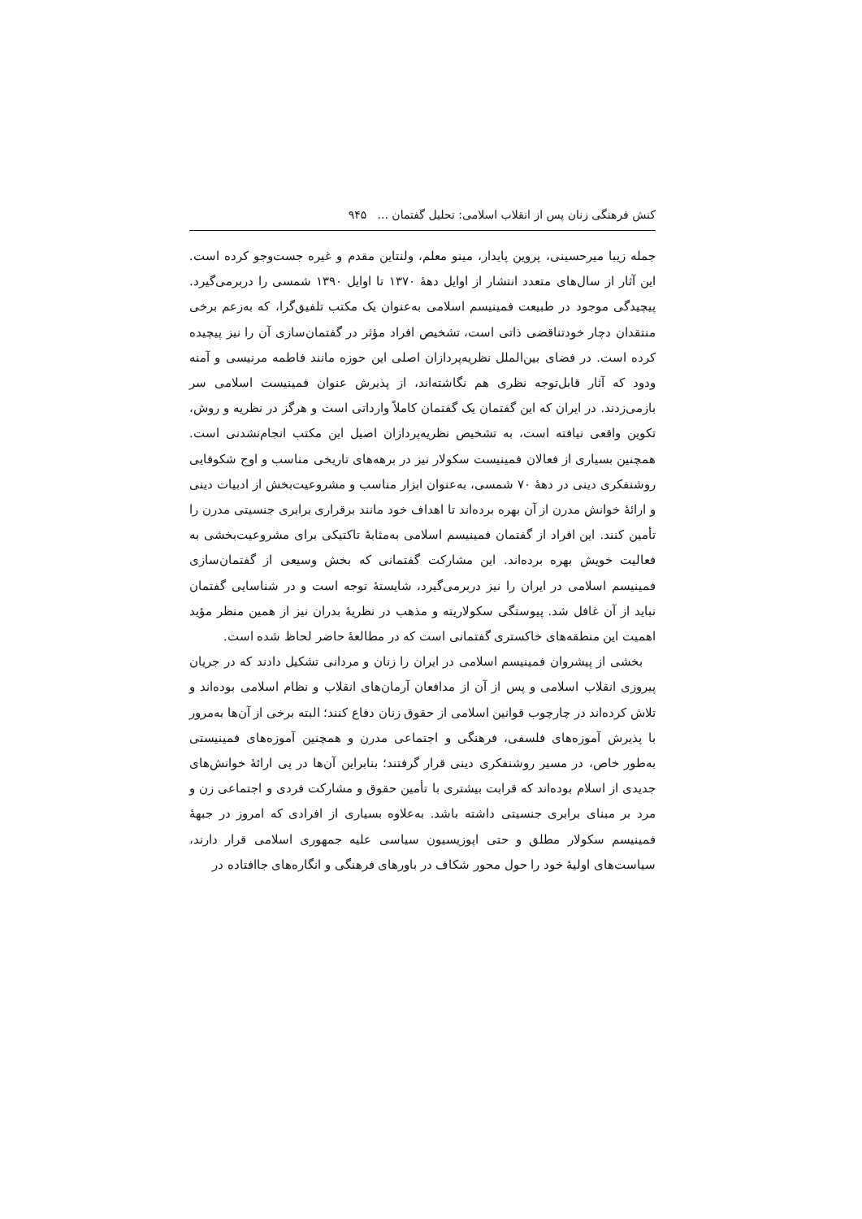کنش فرهنگی زنان پس از انقلاب اسلامی: تحلیل گفتمان ... ۹۴۵
جمله زیبا میرحسینی، پروین پایدار، مینو معلم، ولنتاین مقدم و غیره جست‌وجو کرده است. این آثار از سال‌های متعدد انتشار از اوایل دهۀ ۱۳۷۰ تا اوایل ۱۳۹۰ شمسی را دربرمی‌گیرد. پیچیدگی موجود در طبیعت فمینیسم اسلامی به‌عنوان یک مکتب تلفیق‌گرا، که به‌زعم برخی منتقدان دچار خودتناقضی ذاتی است، تشخیص افراد مؤثر در گفتمان‌سازی آن را نیز پیچیده کرده است. در فضای بین‌الملل نظریه‌پردازان اصلی این حوزه مانند فاطمه مرنیسی و آمنه ودود که آثار قابل‌توجه نظری هم نگاشته‌اند، از پذیرش عنوان فمینیست اسلامی سر بازمی‌زدند. در ایران که این گفتمان یک گفتمان کاملاً وارداتی است و هرگز در نظریه و روش، تکوین واقعی نیافته است، به تشخیص نظریه‌پردازان اصیل این مکتب انجام‌نشدنی است. همچنین بسیاری از فعالان فمینیست سکولار نیز در برهه‌های تاریخی مناسب و اوج شکوفایی روشنفکری دینی در دهۀ ۷۰ شمسی، به‌عنوان ابزار مناسب و مشروعیت‌بخش از ادبیات دینی و ارائۀ خوانش مدرن از آن بهره برده‌اند تا اهداف خود مانند برقراری برابری جنسیتی مدرن را تأمین کنند. این افراد از گفتمان فمینیسم اسلامی به‌مثابۀ تاکتیکی برای مشروعیت‌بخشی به فعالیت خویش بهره برده‌اند. این مشارکت گفتمانی که بخش وسیعی از گفتمان‌سازی فمینیسم اسلامی در ایران را نیز دربرمی‌گیرد، شایستۀ توجه است و در شناسایی گفتمان نباید از آن غافل شد. پیوستگی سکولاریته و مذهب در نظریۀ بدران نیز از همین منظر مؤید اهمیت این منطقه‌های خاکستری گفتمانی است که در مطالعۀ حاضر لحاظ شده است.
بخشی از پیشروان فمینیسم اسلامی در ایران را زنان و مردانی تشکیل دادند که در جریان پیروزی انقلاب اسلامی و پس از آن از مدافعان آرمان‌های انقلاب و نظام اسلامی بوده‌اند و تلاش کرده‌اند در چارچوب قوانین اسلامی از حقوق زنان دفاع کنند؛ البته برخی از آن‌ها به‌مرور با پذیرش آموزه‌های فلسفی، فرهنگی و اجتماعی مدرن و همچنین آموزه‌های فمینیستی به‌طور خاص، در مسیر روشنفکری دینی قرار گرفتند؛ بنابراین آن‌ها در پی ارائۀ خوانش‌های جدیدی از اسلام بوده‌اند که قرابت بیشتری با تأمین حقوق و مشارکت فردی و اجتماعی زن و مرد بر مبنای برابری جنسیتی داشته باشد. به‌علاوه بسیاری از افرادی که امروز در جبهۀ فمینیسم سکولار مطلق و حتی اپوزیسیون سیاسی علیه جمهوری اسلامی قرار دارند، سیاست‌های اولیۀ خود را حول محور شکاف در باورهای فرهنگی و انگاره‌های جاافتاده در